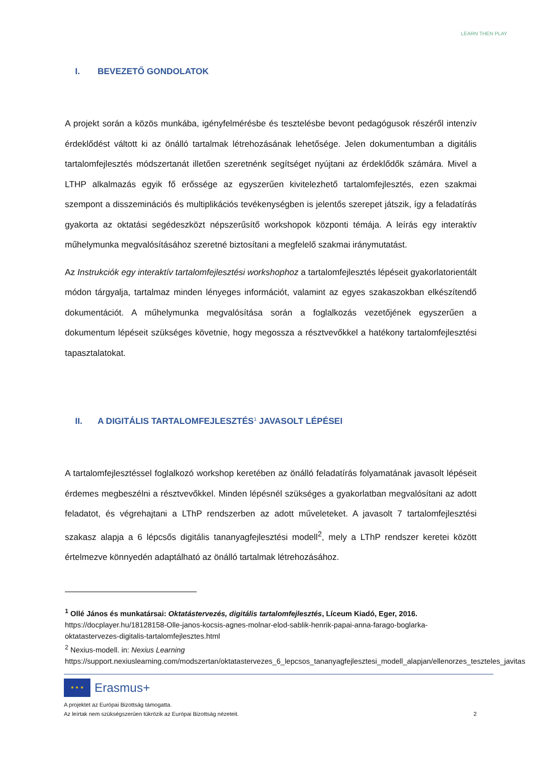LEARN THEN PLAY
I. BEVEZETŐ GONDOLATOK
A projekt során a közös munkába, igényfelmérésbe és tesztelésbe bevont pedagógusok részéről intenzív érdeklődést váltott ki az önálló tartalmak létrehozásának lehetősége. Jelen dokumentumban a digitális tartalomfejlesztés módszertanát illetően szeretnénk segítséget nyújtani az érdeklődők számára. Mivel a LTHP alkalmazás egyik fő erőssége az egyszerűen kivitelezhető tartalomfejlesztés, ezen szakmai szempont a disszeminációs és multiplikációs tevékenységben is jelentős szerepet játszik, így a feladatírás gyakorta az oktatási segédeszközt népszerűsítő workshopok központi témája. A leírás egy interaktív műhelymunka megvalósításához szeretné biztosítani a megfelelő szakmai iránymutatást.
Az Instrukciók egy interaktív tartalomfejlesztési workshophoz a tartalomfejlesztés lépéseit gyakorlatorientált módon tárgyalja, tartalmaz minden lényeges információt, valamint az egyes szakaszokban elkészítendő dokumentációt. A műhelymunka megvalósítása során a foglalkozás vezetőjének egyszerűen a dokumentum lépéseit szükséges követnie, hogy megossza a résztvevőkkel a hatékony tartalomfejlesztési tapasztalatokat.
II. A DIGITÁLIS TARTALOMFEJLESZTÉS<sup>1</sup> JAVASOLT LÉPÉSEI
A tartalomfejlesztéssel foglalkozó workshop keretében az önálló feladatírás folyamatának javasolt lépéseit érdemes megbeszélni a résztvevőkkel. Minden lépésnél szükséges a gyakorlatban megvalósítani az adott feladatot, és végrehajtani a LThP rendszerben az adott műveleteket. A javasolt 7 tartalomfejlesztési szakasz alapja a 6 lépcsős digitális tananyagfejlesztési modell<sup>2</sup>, mely a LThP rendszer keretei között értelmezve könnyedén adaptálható az önálló tartalmak létrehozásához.
<sup>1</sup> Ollé János és munkatársai: Oktatástervezés, digitális tartalomfejlesztés, Líceum Kiadó, Eger, 2016.
https://docplayer.hu/18128158-Olle-janos-kocsis-agnes-molnar-elod-sablik-henrik-papai-anna-farago-boglarka-oktatastervezes-digitalis-tartalomfejlesztes.html
<sup>2</sup> Nexius-modell. in: Nexius Learning
https://support.nexiuslearning.com/modszertan/oktatastervezes_6_lepcsos_tananyagfejlesztesi_modell_alapjan/ellenorzes_teszteles_javitas
★ ★ ★
Erasmus+
A projektet az Európai Bizottság támogatta.
Az leírtak nem szükségszerűen tükrözik az Európai Bizottság nézeteit. 2